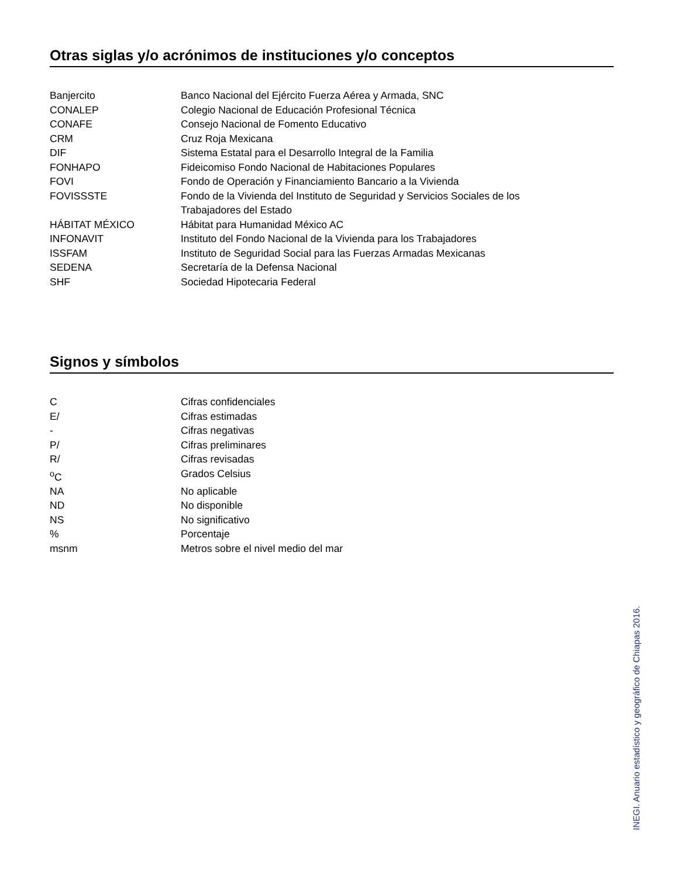Otras siglas y/o acrónimos de instituciones y/o conceptos
| Banjercito | Banco Nacional del Ejército Fuerza Aérea y Armada, SNC |
| CONALEP | Colegio Nacional de Educación Profesional Técnica |
| CONAFE | Consejo Nacional de Fomento Educativo |
| CRM | Cruz Roja Mexicana |
| DIF | Sistema Estatal para el Desarrollo Integral de la Familia |
| FONHAPO | Fideicomiso Fondo Nacional de Habitaciones Populares |
| FOVI | Fondo de Operación y Financiamiento Bancario a la Vivienda |
| FOVISSSTE | Fondo de la Vivienda del Instituto de Seguridad y Servicios Sociales de los Trabajadores del Estado |
| HÁBITAT MÉXICO | Hábitat para Humanidad México AC |
| INFONAVIT | Instituto del Fondo Nacional de la Vivienda para los Trabajadores |
| ISSFAM | Instituto de Seguridad Social para las Fuerzas Armadas Mexicanas |
| SEDENA | Secretaría de la Defensa Nacional |
| SHF | Sociedad Hipotecaria Federal |
Signos y símbolos
| C | Cifras confidenciales |
| E/ | Cifras estimadas |
| - | Cifras negativas |
| P/ | Cifras preliminares |
| R/ | Cifras revisadas |
| <sup>o</sup> C | Grados Celsius |
| NA | No aplicable |
| ND | No disponible |
| NS | No significativo |
| % | Porcentaje |
| msnm | Metros sobre el nivel medio del mar |
INEGI. Anuario estadístico y geográfico de Chiapas 2016.